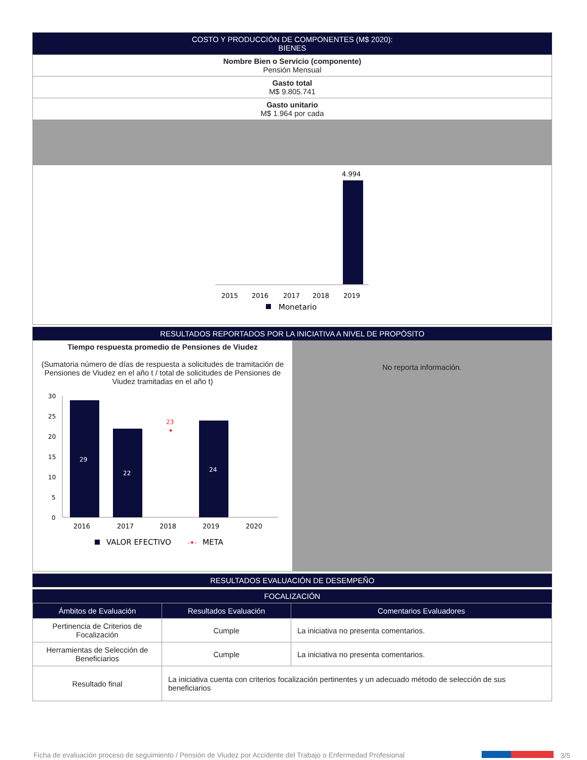COSTO Y PRODUCCIÓN DE COMPONENTES (M$ 2020):
BIENES
Nombre Bien o Servicio (componente)
Pensión Mensual
Gasto total
M$ 9.805.741
Gasto unitario
M$ 1.964 por cada
4.994
2015
2016
2017
2018
2019
Monetario
RESULTADOS REPORTADOS POR LA INICIATIVA A NIVEL DE PROPÓSITO
Tiempo respuesta promedio de Pensiones de Viudez
(Sumatoria número de días de respuesta a solicitudes de tramitación de Pensiones de Viudez en el año t / total de solicitudes de Pensiones de Viudez tramitadas en el año t)
30
25
20
15
10
5
0
29
22
23
✦
24
2016
2017
2018
2019
2020
VALOR EFECTIVO
-✦-
META
No reporta información.
RESULTADOS EVALUACIÓN DE DESEMPEÑO
FOCALIZACIÓN
| Ámbitos de Evaluación | Resultados Evaluación | Comentarios Evaluadores |
| --- | --- | --- |
| Pertinencia de Criterios de Focalización | Cumple | La iniciativa no presenta comentarios. |
| Herramientas de Selección de Beneficiarios | Cumple | La iniciativa no presenta comentarios. |
| Resultado final | La iniciativa cuenta con criterios focalización pertinentes y un adecuado método de selección de sus beneficiarios | |
Ficha de evaluación proceso de seguimiento / Pensión de Viudez por Accidente del Trabajo o Enfermedad Profesional 3/5